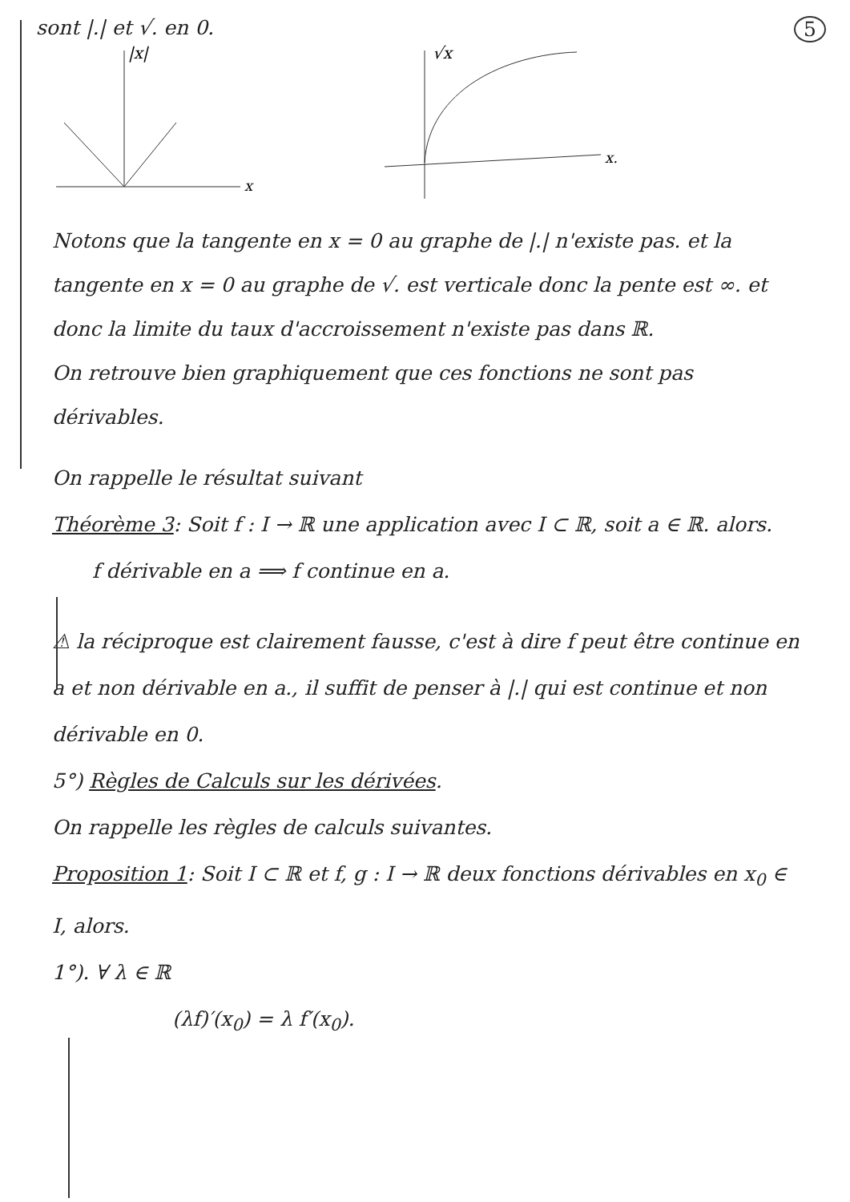sont |.| et √. en 0. 5
|x|
x
√x
x.
Notons que la tangente en x = 0 au graphe de |.| n'existe pas. et la tangente en x = 0 au graphe de √. est verticale donc la pente est ∞. et donc la limite du taux d'accroissement n'existe pas dans ℝ.
On retrouve bien graphiquement que ces fonctions ne sont pas dérivables.
On rappelle le résultat suivant
Théorème 3: Soit f : I → ℝ une application avec I ⊂ ℝ, soit a ∈ ℝ. alors.
f dérivable en a ⟹ f continue en a.
⚠ la réciproque est clairement fausse, c'est à dire f peut être continue en a et non dérivable en a., il suffit de penser à |.| qui est continue et non dérivable en 0.
5°) Règles de Calculs sur les dérivées.
On rappelle les règles de calculs suivantes.
Proposition 1: Soit I ⊂ ℝ et f, g : I → ℝ deux fonctions dérivables en x<sub>0</sub> ∈ I, alors.
1°). ∀ λ ∈ ℝ
(λf)′(x<sub>0</sub>) = λ f′(x<sub>0</sub>).